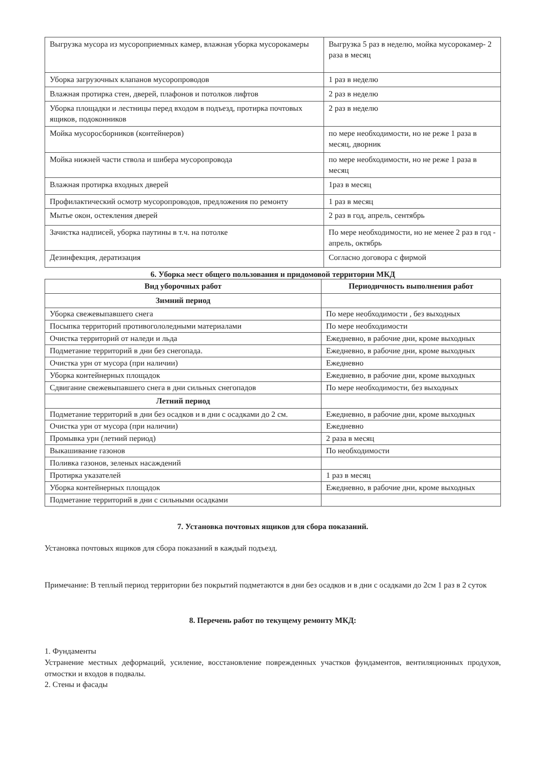| Выгрузка мусора из мусороприемных камер, влажная уборка мусорокамеры | Выгрузка 5 раз в неделю, мойка мусорокамер- 2 раза в месяц |
| Уборка загрузочных клапанов мусоропроводов | 1 раз в неделю |
| Влажная протирка стен, дверей, плафонов и потолков лифтов | 2 раз в неделю |
| Уборка площадки и лестницы перед входом в подъезд, протирка почтовых ящиков, подоконников | 2 раз в неделю |
| Мойка мусоросборников (контейнеров) | по мере необходимости, но не реже 1 раза в месяц, дворник |
| Мойка нижней части ствола и шибера мусоропровода | по мере необходимости, но не реже 1 раза в месяц |
| Влажная протирка входных дверей | 1раз в месяц |
| Профилактический осмотр мусоропроводов, предложения по ремонту | 1 раз в месяц |
| Мытье окон, остекления дверей | 2 раз в год, апрель, сентябрь |
| Зачистка надписей, уборка паутины в т.ч. на потолке | По мере необходимости, но не менее 2 раз в год - апрель, октябрь |
| Дезинфекция, дератизация | Согласно договора с фирмой |
6. Уборка мест общего пользования и придомовой территории МКД
| Вид уборочных работ | Периодичность выполнения работ |
| --- | --- |
| Зимний период | |
| Уборка свежевыпавшего снега | По мере необходимости , без выходных |
| Посыпка территорий противогололедными материалами | По мере необходимости |
| Очистка территорий от наледи и льда | Ежедневно, в рабочие дни, кроме выходных |
| Подметание территорий в дни без снегопада. | Ежедневно, в рабочие дни, кроме выходных |
| Очистка урн от мусора (при наличии) | Ежедневно |
| Уборка контейнерных площадок | Ежедневно, в рабочие дни, кроме выходных |
| Сдвигание свежевыпавшего снега в дни сильных снегопадов | По мере необходимости, без выходных |
| Летний период | |
| Подметание территорий в дни без осадков и в дни с осадками до 2 см. | Ежедневно, в рабочие дни, кроме выходных |
| Очистка урн от мусора (при наличии) | Ежедневно |
| Промывка урн (летний период) | 2 раза в месяц |
| Выкашивание газонов | По необходимости |
| Поливка газонов, зеленых насаждений | |
| Протирка указателей | 1 раз в месяц |
| Уборка контейнерных площадок | Ежедневно, в рабочие дни, кроме выходных |
| Подметание территорий в дни с сильными осадками | |
7. Установка почтовых ящиков для сбора показаний.
Установка почтовых ящиков для сбора показаний в каждый подъезд.
Примечание: В теплый период территории без покрытий подметаются в дни без осадков и в дни с осадками до 2см 1 раз в 2 суток
8. Перечень работ по текущему ремонту МКД:
1. Фундаменты
Устранение местных деформаций, усиление, восстановление поврежденных участков фундаментов, вентиляционных продухов, отмостки и входов в подвалы.
2. Стены и фасады